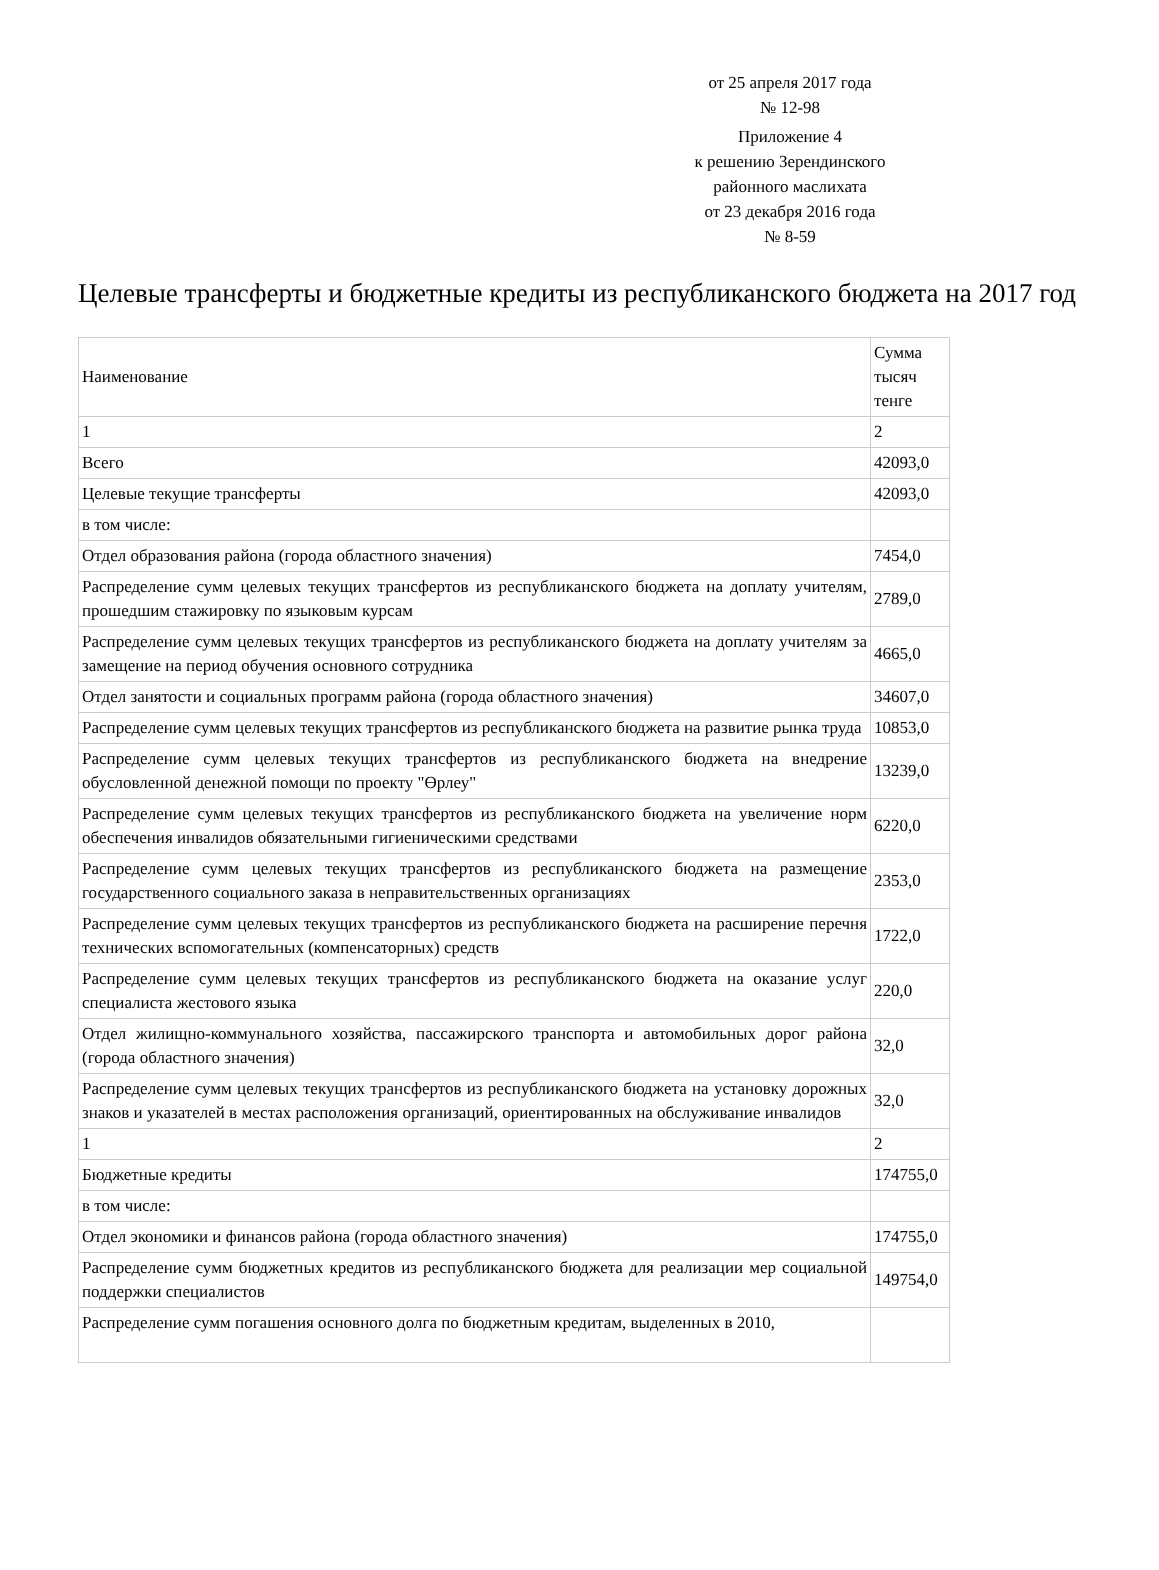от 25 апреля 2017 года
№ 12-98
Приложение 4
к решению Зерендинского
районного маслихата
от 23 декабря 2016 года
№ 8-59
Целевые трансферты и бюджетные кредиты из республиканского бюджета на 2017 год
| Наименование | Сумма тысяч тенге |
| 1 | 2 |
| Всего | 42093,0 |
| Целевые текущие трансферты | 42093,0 |
| в том числе: | |
| Отдел образования района (города областного значения) | 7454,0 |
| Распределение сумм целевых текущих трансфертов из республиканского бюджета на доплату учителям, прошедшим стажировку по языковым курсам | 2789,0 |
| Распределение сумм целевых текущих трансфертов из республиканского бюджета на доплату учителям за замещение на период обучения основного сотрудника | 4665,0 |
| Отдел занятости и социальных программ района (города областного значения) | 34607,0 |
| Распределение сумм целевых текущих трансфертов из республиканского бюджета на развитие рынка труда | 10853,0 |
| Распределение сумм целевых текущих трансфертов из республиканского бюджета на внедрение обусловленной денежной помощи по проекту "Өрлеу" | 13239,0 |
| Распределение сумм целевых текущих трансфертов из республиканского бюджета на увеличение норм обеспечения инвалидов обязательными гигиеническими средствами | 6220,0 |
| Распределение сумм целевых текущих трансфертов из республиканского бюджета на размещение государственного социального заказа в неправительственных организациях | 2353,0 |
| Распределение сумм целевых текущих трансфертов из республиканского бюджета на расширение перечня технических вспомогательных (компенсаторных) средств | 1722,0 |
| Распределение сумм целевых текущих трансфертов из республиканского бюджета на оказание услуг специалиста жестового языка | 220,0 |
| Отдел жилищно-коммунального хозяйства, пассажирского транспорта и автомобильных дорог района (города областного значения) | 32,0 |
| Распределение сумм целевых текущих трансфертов из республиканского бюджета на установку дорожных знаков и указателей в местах расположения организаций, ориентированных на обслуживание инвалидов | 32,0 |
| 1 | 2 |
| Бюджетные кредиты | 174755,0 |
| в том числе: | |
| Отдел экономики и финансов района (города областного значения) | 174755,0 |
| Распределение сумм бюджетных кредитов из республиканского бюджета для реализации мер социальной поддержки специалистов | 149754,0 |
| Распределение сумм погашения основного долга по бюджетным кредитам, выделенных в 2010, | |